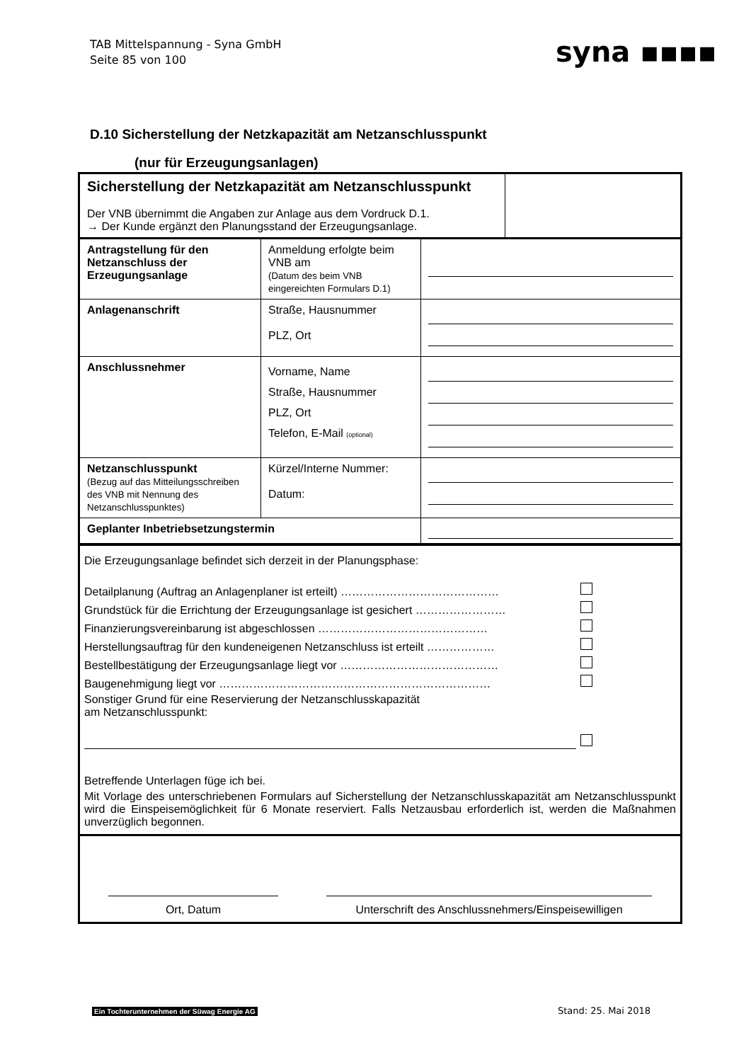TAB Mittelspannung - Syna GmbH
Seite 85 von 100
syna ▪▪▪▪
D.10 Sicherstellung der Netzkapazität am Netzanschlusspunkt
(nur für Erzeugungsanlagen)
| Sicherstellung der Netzkapazität am Netzanschlusspunkt Der VNB übernimmt die Angaben zur Anlage aus dem Vordruck D.1. → Der Kunde ergänzt den Planungsstand der Erzeugungsanlage. | |
| Antragstellung für den Netzanschluss der Erzeugungsanlage | Anmeldung erfolgte beim VNB am (Datum des beim VNB eingereichten Formulars D.1) | |
| Anlagenanschrift | Straße, Hausnummer PLZ, Ort | |
| Anschlussnehmer | Vorname, Name Straße, Hausnummer PLZ, Ort Telefon, E-Mail (optional) | |
| Netzanschlusspunkt (Bezug auf das Mitteilungsschreiben des VNB mit Nennung des Netzanschlusspunktes) | Kürzel/Interne Nummer: Datum: | |
| Geplanter Inbetriebsetzungstermin | | |
Die Erzeugungsanlage befindet sich derzeit in der Planungsphase:
Detailplanung (Auftrag an Anlagenplaner ist erteilt) ……………………………………
Grundstück für die Errichtung der Erzeugungsanlage ist gesichert ……………………
Finanzierungsvereinbarung ist abgeschlossen ………………………………………
Herstellungsauftrag für den kundeneigenen Netzanschluss ist erteilt ………………
Bestellbestätigung der Erzeugungsanlage liegt vor ……………………………………
Baugenehmigung liegt vor ………………………………………………………………
Sonstiger Grund für eine Reservierung der Netzanschlusskapazität
am Netzanschlusspunkt:
Betreffende Unterlagen füge ich bei.
Mit Vorlage des unterschriebenen Formulars auf Sicherstellung der Netzanschlusskapazität am Netzanschlusspunkt wird die Einspeisemöglichkeit für 6 Monate reserviert. Falls Netzausbau erforderlich ist, werden die Maßnahmen unverzüglich begonnen.
Ort, Datum
Unterschrift des Anschlussnehmers/Einspeisewilligen
Ein Tochterunternehmen der Süwag Energie AG
Stand: 25. Mai 2018